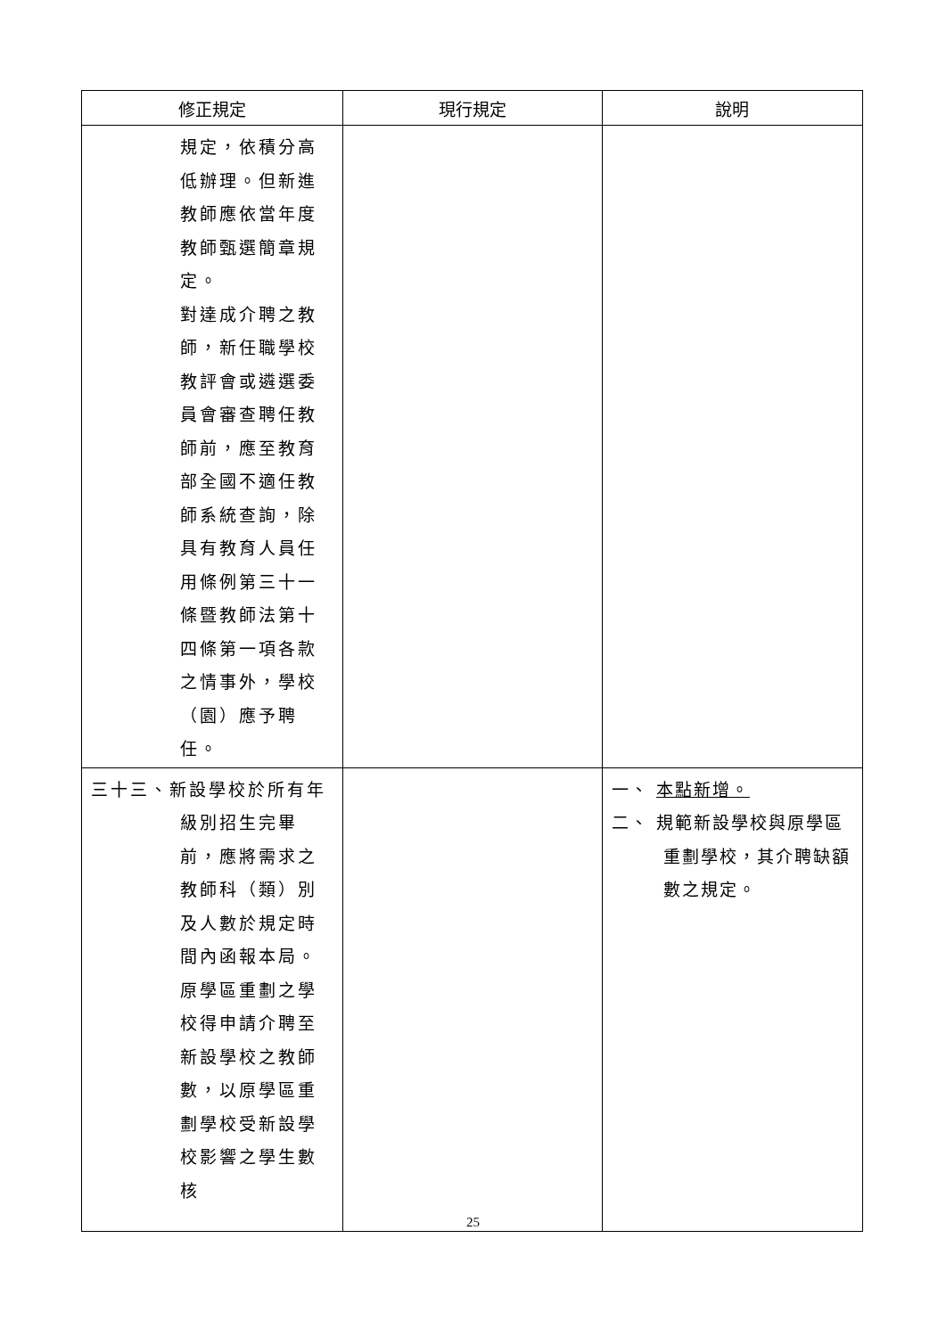| 修正規定 | 現行規定 | 說明 |
| --- | --- | --- |
| 規定，依積分高低辦理。但新進教師應依當年度教師甄選簡章規定。 對達成介聘之教師，新任職學校教評會或遴選委員會審查聘任教師前，應至教育部全國不適任教師系統查詢，除具有教育人員任用條例第三十一條暨教師法第十四條第一項各款之情事外，學校（園）應予聘任。 | | |
| 三十三、新設學校於所有年級別招生完畢前，應將需求之教師科（類）別及人數於規定時間內函報本局。 原學區重劃之學校得申請介聘至新設學校之教師數，以原學區重劃學校受新設學校影響之學生數核 | | 一、 本點新增。 二、 規範新設學校與原學區重劃學校，其介聘缺額數之規定。 |
25